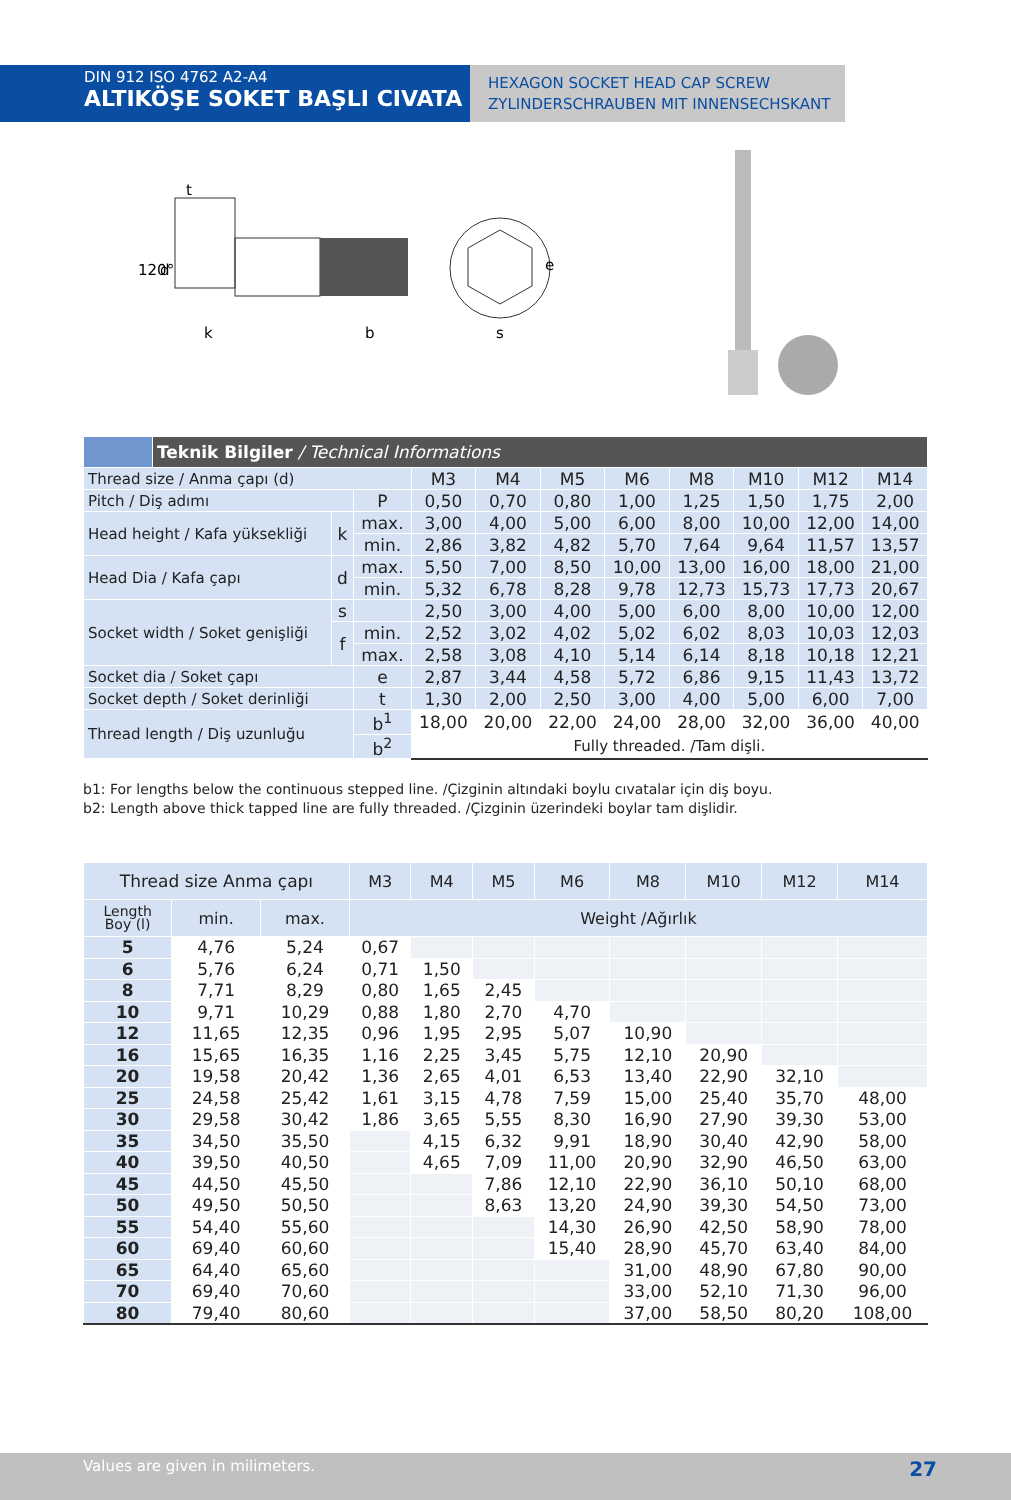DIN 912 ISO 4762 A2-A4
ALTIKÖŞE SOKET BAŞLI CIVATA
HEXAGON SOCKET HEAD CAP SCREW
ZYLINDERSCHRAUBEN MIT INNENSECHSKANT
t
120°
d
k
b
s
e
| | Teknik Bilgiler / Technical Informations | | | | | | | | | | |
| Thread size / Anma çapı (d) | | | | M3 | M4 | M5 | M6 | M8 | M10 | M12 | M14 |
| Pitch / Diş adımı | | | P | 0,50 | 0,70 | 0,80 | 1,00 | 1,25 | 1,50 | 1,75 | 2,00 |
| Head height / Kafa yüksekliği | | k | max. | 3,00 | 4,00 | 5,00 | 6,00 | 8,00 | 10,00 | 12,00 | 14,00 |
| | | | min. | 2,86 | 3,82 | 4,82 | 5,70 | 7,64 | 9,64 | 11,57 | 13,57 |
| Head Dia / Kafa çapı | | d | max. | 5,50 | 7,00 | 8,50 | 10,00 | 13,00 | 16,00 | 18,00 | 21,00 |
| | | | min. | 5,32 | 6,78 | 8,28 | 9,78 | 12,73 | 15,73 | 17,73 | 20,67 |
| Socket width / Soket genişliği | | s | | 2,50 | 3,00 | 4,00 | 5,00 | 6,00 | 8,00 | 10,00 | 12,00 |
| | | f | min. | 2,52 | 3,02 | 4,02 | 5,02 | 6,02 | 8,03 | 10,03 | 12,03 |
| | | | max. | 2,58 | 3,08 | 4,10 | 5,14 | 6,14 | 8,18 | 10,18 | 12,21 |
| Socket dia / Soket çapı | | | e | 2,87 | 3,44 | 4,58 | 5,72 | 6,86 | 9,15 | 11,43 | 13,72 |
| Socket depth / Soket derinliği | | | t | 1,30 | 2,00 | 2,50 | 3,00 | 4,00 | 5,00 | 6,00 | 7,00 |
| Thread length / Diş uzunluğu | | | b<sup>1</sup> | 18,00 | 20,00 | 22,00 | 24,00 | 28,00 | 32,00 | 36,00 | 40,00 |
| | | | b<sup>2</sup> | Fully threaded. /Tam dişli. | | | | | | | |
b1: For lengths below the continuous stepped line. /Çizginin altındaki boylu cıvatalar için diş boyu.
b2: Length above thick tapped line are fully threaded. /Çizginin üzerindeki boylar tam dişlidir.
| Thread size Anma çapı | | | M3 | M4 | M5 | M6 | M8 | M10 | M12 | M14 |
| --- | --- | --- | --- | --- | --- | --- | --- | --- | --- | --- |
| Length Boy (l) | min. | max. | Weight /Ağırlık | | | | | | | |
| 5 | 4,76 | 5,24 | 0,67 | | | | | | | |
| 6 | 5,76 | 6,24 | 0,71 | 1,50 | | | | | | |
| 8 | 7,71 | 8,29 | 0,80 | 1,65 | 2,45 | | | | | |
| 10 | 9,71 | 10,29 | 0,88 | 1,80 | 2,70 | 4,70 | | | | |
| 12 | 11,65 | 12,35 | 0,96 | 1,95 | 2,95 | 5,07 | 10,90 | | | |
| 16 | 15,65 | 16,35 | 1,16 | 2,25 | 3,45 | 5,75 | 12,10 | 20,90 | | |
| 20 | 19,58 | 20,42 | 1,36 | 2,65 | 4,01 | 6,53 | 13,40 | 22,90 | 32,10 | |
| 25 | 24,58 | 25,42 | 1,61 | 3,15 | 4,78 | 7,59 | 15,00 | 25,40 | 35,70 | 48,00 |
| 30 | 29,58 | 30,42 | 1,86 | 3,65 | 5,55 | 8,30 | 16,90 | 27,90 | 39,30 | 53,00 |
| 35 | 34,50 | 35,50 | | 4,15 | 6,32 | 9,91 | 18,90 | 30,40 | 42,90 | 58,00 |
| 40 | 39,50 | 40,50 | | 4,65 | 7,09 | 11,00 | 20,90 | 32,90 | 46,50 | 63,00 |
| 45 | 44,50 | 45,50 | | | 7,86 | 12,10 | 22,90 | 36,10 | 50,10 | 68,00 |
| 50 | 49,50 | 50,50 | | | 8,63 | 13,20 | 24,90 | 39,30 | 54,50 | 73,00 |
| 55 | 54,40 | 55,60 | | | | 14,30 | 26,90 | 42,50 | 58,90 | 78,00 |
| 60 | 69,40 | 60,60 | | | | 15,40 | 28,90 | 45,70 | 63,40 | 84,00 |
| 65 | 64,40 | 65,60 | | | | | 31,00 | 48,90 | 67,80 | 90,00 |
| 70 | 69,40 | 70,60 | | | | | 33,00 | 52,10 | 71,30 | 96,00 |
| 80 | 79,40 | 80,60 | | | | | 37,00 | 58,50 | 80,20 | 108,00 |
Values are given in milimeters. 27